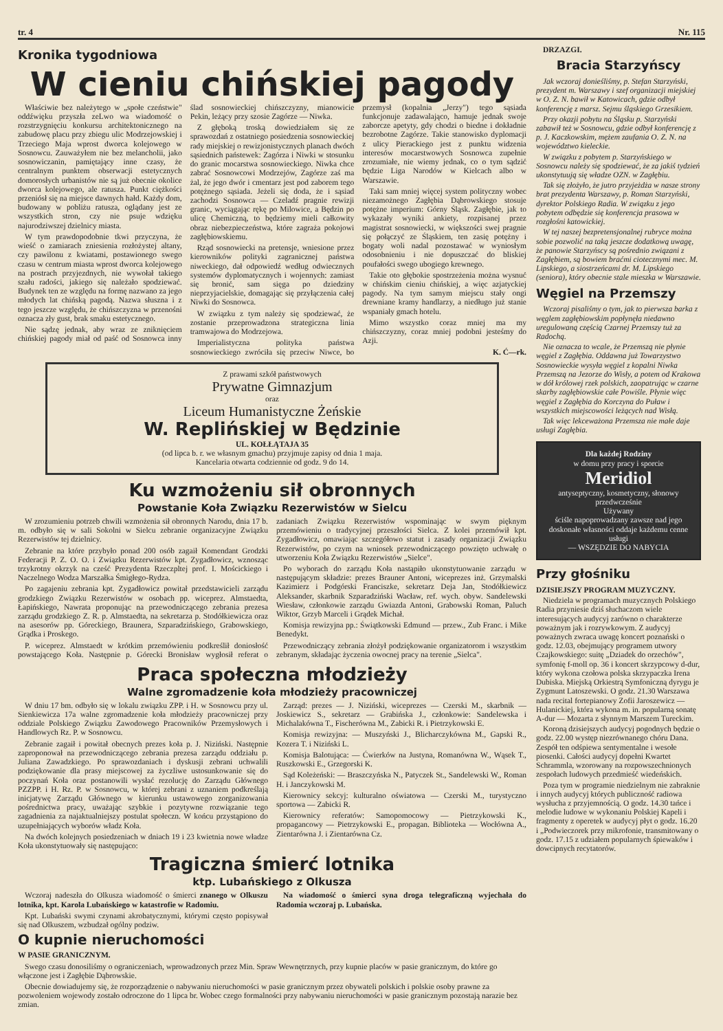tr. 4 Nr. 115
Kronika tygodniowa
W cieniu chińskiej pagody
Właściwie bez należytego w „społe czeństwie" oddźwięku przyszła zeLwo wa wiadomość o rozstrzygnięciu konkursu architektonicznego na zabudowę placu przy zbiegu ulic Modrzejowskiej i Trzeciego Maja wprost dworca kolejowego w Sosnowcu. Zauważyłem nie bez melancholii, jako sosnowiczanin, pamiętający inne czasy, że centralnym punktem obserwacji estetycznych domorosłych urbanistów nie są już obecnie okolice dworca kolejowego, ale ratusza. Punkt ciężkości przeniósł się na miejsce dawnych hałd. Każdy dom, budowany w pobliżu ratusza, oglądany jest ze wszystkich stron, czy nie psuje wdzięku najurodziwszej dzielnicy miasta.
W tym prawdopodobnie tkwi przyczyna, że wieść o zamiarach zniesienia rozłożystej altany, czy pawilonu z kwiatami, postawionego swego czasu w centrum miasta wprost dworca kolejowego na postrach przyjezdnych, nie wywołał takiego szału radości, jakiego się należało spodziewać. Budynek ten ze względu na formę nazwano za jego młodych lat chińską pagodą. Nazwa słuszna i z tego jeszcze względu, że chińszczyzna w przenośni oznacza zły gust, brak smaku estetycznego.
Nie sądzę jednak, aby wraz ze zniknięciem chińskiej pagody miał od paść od Sosnowca inny ślad sosnowieckiej chińszczyzny, mianowicie Pekin, leżący przy szosie Zagórze — Niwka.
Z głęboką troską dowiedziałem się ze sprawozdań z ostatniego posiedzenia sosnowieckiej rady miejskiej o rewizjonistycznych planach dwóch sąsiednich państewek: Zagórza i Niwki w stosunku do granic mocarstwa sosnowieckiego. Niwka chce zabrać Sosnowcowi Modrzejów, Zagórze zaś ma żal, że jego dwór i cmentarz jest pod zaborem tego potężnego sąsiada. Jeżeli się doda, że i sąsiad zachodzi Sosnowca — Czeladź pragnie rewizji granic, wyciągając rękę po Milowice, a Będzin po ulicę Chemiczną, to będziemy mieli całkowity obraz niebezpieczeństwa, które zagraża pokojowi zagłębiowskiemu.
Rząd sosnowiecki na pretensje, wniesione przez kierowników polityki zagranicznej państwa niweckiego, dał odpowiedź według odwiecznych systemów dyplomatycznych i wojennych: zamiast się bronić, sam sięga po dziedziny nieprzyjacielskie, domagając się przyłączenia całej Niwki do Sosnowca.
W związku z tym należy się spodziewać, że zostanie przeprowadzona strategiczna linia tramwajowa do Modrzejowa.
Imperialistyczna polityka państwa sosnowieckiego zwróciła się przeciw Niwce, bo przemysł (kopalnia „Jerzy") tego sąsiada funkcjonuje zadawalająco, hamuje jednak swoje zaborcze apetyty, gdy chodzi o biedne i dokładnie bezrobotne Zagórze. Takie stanowisko dyplomacji z ulicy Pierackiego jest z punktu widzenia interesów mocarstwowych Sosnowca zupełnie zrozumiałe, nie wiemy jednak, co o tym sądzić będzie Liga Narodów w Kielcach albo w Warszawie.
Taki sam mniej więcej system polityczny wobec niezamożnego Zagłębia Dąbrowskiego stosuje potężne imperium: Górny Śląsk. Zagłębie, jak to wykazały wyniki ankiety, rozpisanej przez magistrat sosnowiecki, w większości swej pragnie się połączyć ze Śląskiem, ten zasię potężny i bogaty woli nadal pozostawać w wyniosłym odosobnieniu i nie dopuszczać do bliskiej poufałości swego ubogiego krewnego.
Takie oto głębokie spostrzeżenia można wysnuć w chińskim cieniu chińskiej, a więc azjatyckiej pagody. Na tym samym miejscu stały ongi drewniane kramy handlarzy, a niedługo już stanie wspaniały gmach hotelu.
Mimo wszystko coraz mniej ma my chińszczyzny, coraz mniej podobni jesteśmy do Azji.
K. Ć—rk.
Z prawami szkół państwowych
Prywatne Gimnazjum
oraz
Liceum Humanistyczne Żeńskie
W. Replińskiej w Będzinie
UL. KOŁŁĄTAJA 35
(od lipca b. r. we własnym gmachu) przyjmuje zapisy od dnia 1 maja.
Kancelaria otwarta codziennie od godz. 9 do 14.
Ku wzmożeniu sił obronnych
Powstanie Koła Związku Rezerwistów w Sielcu
W zrozumieniu potrzeb chwili wzmożenia sił obronnych Narodu, dnia 17 b. m. odbyło się w sali Sokolni w Sielcu zebranie organizacyjne Związku Rezerwistów tej dzielnicy.
Zebranie na które przybyło ponad 200 osób zagaił Komendant Grodzki Federacji P. Z. O. O. i Związku Rezerwistów kpt. Zygadłowicz, wznosząc trzykrotny okrzyk na cześć Prezydenta Rzeczpltej prof. I. Mościckiego i Naczelnego Wodza Marszałka Śmigłego-Rydza.
Po zagajeniu zebrania kpt. Zygadłowicz powitał przedstawicieli zarządu grodzkiego Związku Rezerwistów w osobach pp. wiceprez. Almstaedta, Łapińskiego, Nawrata proponując na przewodniczącego zebrania prezesa zarządu grodzkiego Z. R. p. Almstaedta, na sekretarza p. Stodółkiewicza oraz na asesorów pp. Góreckiego, Braunera, Szparadzińskiego, Grabowskiego, Grądka i Proskego.
P. wiceprez. Almstaedt w krótkim przemówieniu podkreślił doniosłość powstającego Koła. Następnie p. Górecki Bronisław wygłosił referat o zadaniach Związku Rezerwistów wspominając w swym pięknym przemówieniu o tradycyjnej przeszłości Sielca. Z kolei przemówił kpt. Zygadłowicz, omawiając szczegółowo statut i zasady organizacji Związku Rezerwistów, po czym na wniosek przewodniczącego powzięto uchwałę o utworzeniu Koła Związku Rezerwistów „Sielce".
Po wyborach do zarządu Koła nastąpiło ukonstytuowanie zarządu w następującym składzie: prezes Brauner Antoni, wiceprezes inż. Grzymalski Kazimierz i Podgórski Franciszke, sekretarz Deja Jan, Stodółkiewicz Aleksander, skarbnik Szparadziński Wacław, ref. wych. obyw. Sandelewski Wiesław, członkowie zarządu Gwiazda Antoni, Grabowski Roman, Paluch Wiktor, Grzyb Marceli i Grądek Michał.
Komisja rewizyjna pp.: Świątkowski Edmund — przew., Zub Franc. i Mike Benedykt.
Przewodniczący zebrania złożył podziękowanie organizatorom i wszystkim zebranym, składając życzenia owocnej pracy na terenie „Sielca".
Praca społeczna młodzieży
Walne zgromadzenie koła młodzieży pracowniczej
W dniu 17 bm. odbyło się w lokalu związku ZPP. i H. w Sosnowcu przy ul. Sienkiewicza 17a walne zgromadzenie koła młodzieży pracowniczej przy oddziale Polskiego Związku Zawodowego Pracowników Przemysłowych i Handlowych Rz. P. w Sosnowcu.
Zebranie zagaił i powitał obecnych prezes koła p. J. Niziński. Następnie zaproponował na przewodniczącego zebrania prezesa zarządu oddziału p. Juliana Zawadzkiego. Po sprawozdaniach i dyskusji zebrani uchwalili podziękowanie dla prasy miejscowej za życzliwe ustosunkowanie się do poczynań Koła oraz postanowili wysłać rezolucję do Zarządu Głównego PZZPP. i H. Rz. P. w Sosnowcu, w której zebrani z uznaniem podkreślają inicjatywę Zarządu Głównego w kierunku ustawowego zorganizowania pośrednictwa pracy, uważając szybkie i pozytywne rozwiązanie tego zagadnienia za najaktualniejszy postulat społeczn. W końcu przystąpiono do uzupełniających wyborów władz Koła.
Na dwóch kolejnych posiedzeniach w dniach 19 i 23 kwietnia nowe władze Koła ukonstytuowały się następująco:
Zarząd: prezes — J. Niziński, wiceprezes — Czerski M., skarbnik — Joskiewicz S., sekretarz — Grabińska J., członkowie: Sandelewska i Michalakówna T., Fischerówna M., Zabicki R. i Pietrzykowski E.
Komisja rewizyjna: — Muszyński J., Blicharczykówna M., Gapski R., Kozera T. i Niziński L.
Komisja Balotująca: — Ćwierków na Justyna, Romanówna W., Wąsek T., Ruszkowski E., Grzegorski K.
Sąd Koleżeński: — Braszczyńska N., Patyczek St., Sandelewski W., Roman H. i Janczykowski M.
Kierownicy sekcyj: kulturalno oświatowa — Czerski M., turystyczno sportowa — Zabicki R.
Kierownicy referatów: Samopomocowy — Pietrzykowski K., propagancowy — Pietrzykowski E., propagan. Biblioteka — Wocłówna A., Zientarówna J. i Zientarówna Cz.
Tragiczna śmierć lotnika
ktp. Lubańskiego z Olkusza
Wczoraj nadeszła do Olkusza wiadomość o śmierci znanego w Olkuszu lotnika, kpt. Karola Lubańskiego w katastrofie w Radomiu.
Kpt. Lubański swymi czynami akrobatycznymi, którymi często popisywał się nad Olkuszem, wzbudzał ogólny podziw.
Na wiadomość o śmierci syna droga telegraficzną wyjechała do Radomia wczoraj p. Lubańska.
O kupnie nieruchomości
W PASIE GRANICZNYM.
Swego czasu donosiliśmy o ograniczeniach, wprowadzonych przez Min. Spraw Wewnętrznych, przy kupnie placów w pasie granicznym, do które go włączone jest i Zagłębie Dąbrowskie.
Obecnie dowiadujemy się, że rozporządzenie o nabywaniu nieruchomości w pasie granicznym przez obywateli polskich i polskie osoby prawne za pozwoleniem wojewody zostało odroczone do 1 lipca br. Wobec czego formalności przy nabywaniu nieruchomości w pasie granicznym pozostają narazie bez zmian.
DRZAZGI.
Bracia Starzyńscy
Jak wczoraj donieśliśmy, p. Stefan Starzyński, prezydent m. Warszawy i szef organizacji miejskiej w O. Z. N. bawił w Katowicach, gdzie odbył konferencję z marsz. Sejmu śląskiego Grzesikiem.
Przy okazji pobytu na Śląsku p. Starzyński zabawił też w Sosnowcu, gdzie odbył konferencję z p. J. Kaczkowskim, mężem zaufania O. Z. N. na województwo kieleckie.
W związku z pobytem p. Starzyńskiego w Sosnowcu należy się spodziewać, że za jakiś tydzień ukonstytuują się władze OZN. w Zagłębiu.
Tak się złożyło, że jutro przyjeżdża w nasze strony brat prezydenta Warszawy, p. Roman Starzyński, dyrektor Polskiego Radia. W związku z jego pobytem odbędzie się konferencja prasowa w rozgłośni katowickiej.
W tej naszej bezpretensjonalnej rubryce można sobie pozwolić na taką jeszcze dodatkową uwagę, że panowie Starzyńscy są pośrednio związani z Zagłębiem, są bowiem braćmi ciotecznymi mec. M. Lipskiego, a siostrzeńcami dr. M. Lipskiego (seniora), który obecnie stale mieszka w Warszawie.
Węgiel na Przemszy
Wczoraj pisaliśmy o tym, jak to pierwsza barka z węglem zagłębiowskim popłynęła niedawno uregulowaną częścią Czarnej Przemszy tuż za Radochą.
Nie oznacza to wcale, że Przemszą nie płynie węgiel z Zagłębia. Oddawna już Towarzystwo Sosnowieckie wysyła węgiel z kopalni Niwka Przemszą na Jezorze do Wisły, a potem od Krakowa w dół królowej rzek polskich, zaopatrując w czarne skarby zagłębiowskie całe Powiśle. Płynie więc węgiel z Zagłębia do Korczyna do Puław i wszystkich miejscowości leżących nad Wisłą.
Tak więc lekceważona Przemsza nie małe daje usługi Zagłębia.
Dla każdej Rodziny
w domu przy pracy i sporcie
Meridiol
antyseptyczny, kosmetyczny, słonowy przedwcześnie
Używany
ściśle napoprowadzany zawsze nad jego doskonałe własności oddaje każdemu cenne usługi
— WSZĘDZIE DO NABYCIA
Przy głośniku
DZISIEJSZY PROGRAM MUZYCZNY.
Niedziela w programach muzycznych Polskiego Radia przyniesie dziś słuchaczom wiele interesujących audycyj zarówno o charakterze poważnym jak i rozrywkowym. Z audycyj poważnych zwraca uwagę koncert poznański o godz. 12.03, obejmujący programem utwory Czajkowskiego: suitę „Dziadek do orzechów", symfonię f-moll op. 36 i koncert skrzypcowy d-dur, który wykona czołowa polska skrzypaczka Irena Dubiska. Miejską Orkiestrą Symfoniczną dyrygu je Zygmunt Latoszewski. O godz. 21.30 Warszawa nada recital fortepianowy Zofii Jaroszewicz — Hulanickiej, która wykona m. in. popularną sonatę A-dur — Mozarta z słynnym Marszem Tureckim.
Koroną dzisiejszych audycyj pogodnych będzie o godz. 22.00 występ niezrównanego chóru Dana. Zespół ten odśpiewa sentymentalne i wesołe piosenki. Całości audycyj dopełni Kwartet Schrammla, wzorowany na rozpowszechnionych zespołach ludowych przedmieść wiedeńskich.
Poza tym w programie niedzielnym nie zabraknie i innych audycyj których publiczność radiowa wysłucha z przyjemnością. O godz. 14.30 tańce i melodie ludowe w wykonaniu Polskiej Kapeli i fragmenty z operetek w audycyj płyt o godz. 16.20 i „Podwieczorek przy mikrofonie, transmitowany o godz. 17.15 z udziałem popularnych śpiewaków i dowcipnych recytatorów.